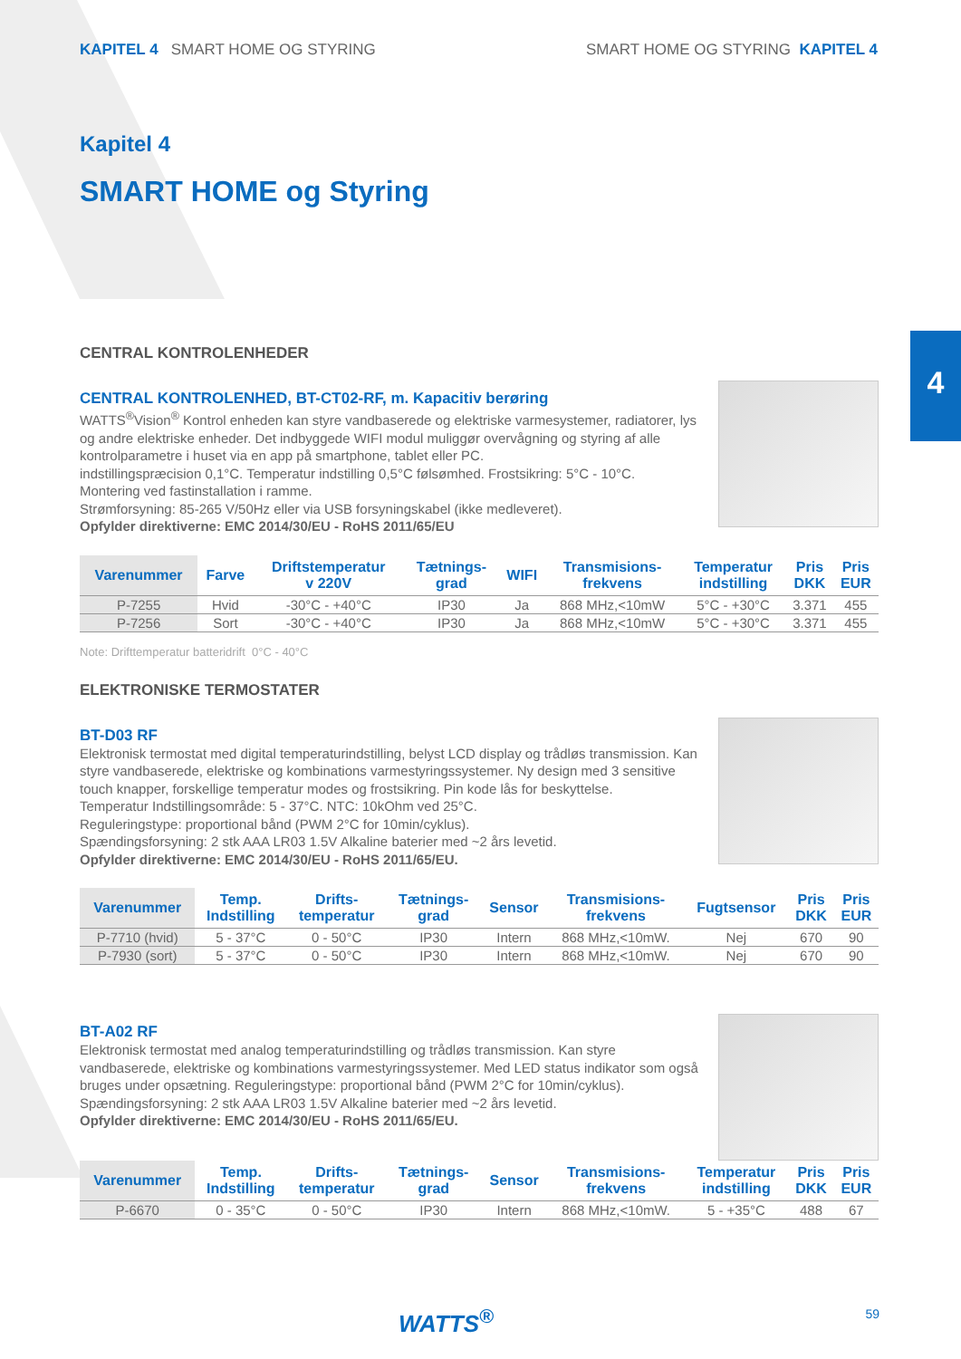KAPITEL 4 SMART HOME OG STYRING
SMART HOME OG STYRING KAPITEL 4
4
Kapitel 4
SMART HOME og Styring
CENTRAL KONTROLENHEDER
CENTRAL KONTROLENHED, BT-CT02-RF, m. Kapacitiv berøring
WATTS<sup>®</sup>Vision<sup>®</sup> Kontrol enheden kan styre vandbaserede og elektriske varmesystemer, radiatorer, lys og andre elektriske enheder. Det indbyggede WIFI modul muliggør overvågning og styring af alle kontrolparametre i huset via en app på smartphone, tablet eller PC.
indstillingspræcision 0,1°C. Temperatur indstilling 0,5°C følsømhed. Frostsikring: 5°C - 10°C.
Montering ved fastinstallation i ramme.
Strømforsyning: 85-265 V/50Hz eller via USB forsyningskabel (ikke medleveret).
Opfylder direktiverne: EMC 2014/30/EU - RoHS 2011/65/EU
| Varenummer | Farve | Driftstemperatur v 220V | Tætnings- grad | WIFI | Transmisions- frekvens | Temperatur indstilling | Pris DKK | Pris EUR |
| --- | --- | --- | --- | --- | --- | --- | --- | --- |
| P-7255 | Hvid | -30°C - +40°C | IP30 | Ja | 868 MHz,<10mW | 5°C - +30°C | 3.371 | 455 |
| P-7256 | Sort | -30°C - +40°C | IP30 | Ja | 868 MHz,<10mW | 5°C - +30°C | 3.371 | 455 |
Note: Drifttemperatur batteridrift 0°C - 40°C
ELEKTRONISKE TERMOSTATER
BT-D03 RF
Elektronisk termostat med digital temperaturindstilling, belyst LCD display og trådløs transmission. Kan styre vandbaserede, elektriske og kombinations varmestyringssystemer. Ny design med 3 sensitive touch knapper, forskellige temperatur modes og frostsikring. Pin kode lås for beskyttelse.
Temperatur Indstillingsområde: 5 - 37°C. NTC: 10kOhm ved 25°C.
Reguleringstype: proportional bånd (PWM 2°C for 10min/cyklus).
Spændingsforsyning: 2 stk AAA LR03 1.5V Alkaline baterier med ~2 års levetid.
Opfylder direktiverne: EMC 2014/30/EU - RoHS 2011/65/EU.
| Varenummer | Temp. Indstilling | Drifts- temperatur | Tætnings- grad | Sensor | Transmisions- frekvens | Fugtsensor | Pris DKK | Pris EUR |
| --- | --- | --- | --- | --- | --- | --- | --- | --- |
| P-7710 (hvid) | 5 - 37°C | 0 - 50°C | IP30 | Intern | 868 MHz,<10mW. | Nej | 670 | 90 |
| P-7930 (sort) | 5 - 37°C | 0 - 50°C | IP30 | Intern | 868 MHz,<10mW. | Nej | 670 | 90 |
BT-A02 RF
Elektronisk termostat med analog temperaturindstilling og trådløs transmission. Kan styre vandbaserede, elektriske og kombinations varmestyringssystemer. Med LED status indikator som også bruges under opsætning. Reguleringstype: proportional bånd (PWM 2°C for 10min/cyklus).
Spændingsforsyning: 2 stk AAA LR03 1.5V Alkaline baterier med ~2 års levetid.
Opfylder direktiverne: EMC 2014/30/EU - RoHS 2011/65/EU.
| Varenummer | Temp. Indstilling | Drifts- temperatur | Tætnings- grad | Sensor | Transmisions- frekvens | Temperatur indstilling | Pris DKK | Pris EUR |
| --- | --- | --- | --- | --- | --- | --- | --- | --- |
| P-6670 | 0 - 35°C | 0 - 50°C | IP30 | Intern | 868 MHz,<10mW. | 5 - +35°C | 488 | 67 |
WATTS<sup>®</sup> 59